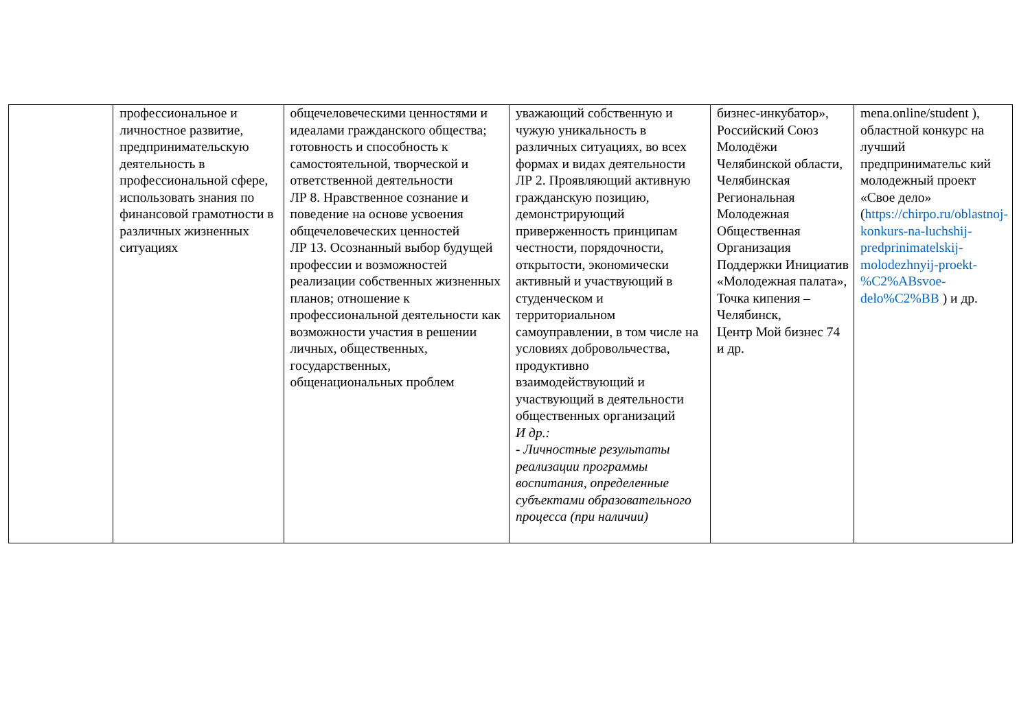| | профессиональное и личностное развитие, предпринимательскую деятельность в профессиональной сфере, использовать знания по финансовой грамотности в различных жизненных ситуациях | общечеловеческими ценностями и идеалами гражданского общества; готовность и способность к самостоятельной, творческой и ответственной деятельности ЛР 8. Нравственное сознание и поведение на основе усвоения общечеловеческих ценностей ЛР 13. Осознанный выбор будущей профессии и возможностей реализации собственных жизненных планов; отношение к профессиональной деятельности как возможности участия в решении личных, общественных, государственных, общенациональных проблем | уважающий собственную и чужую уникальность в различных ситуациях, во всех формах и видах деятельности ЛР 2. Проявляющий активную гражданскую позицию, демонстрирующий приверженность принципам честности, порядочности, открытости, экономически активный и участвующий в студенческом и территориальном самоуправлении, в том числе на условиях добровольчества, продуктивно взаимодействующий и участвующий в деятельности общественных организаций И др.: - Личностные результаты реализации программы воспитания, определенные субъектами образовательного процесса (при наличии) | бизнес-инкубатор», Российский Союз Молодёжи Челябинской области, Челябинская Региональная Молодежная Общественная Организация Поддержки Инициатив «Молодежная палата», Точка кипения – Челябинск, Центр Мой бизнес 74 и др. | mena.online/student ), областной конкурс на лучший предпринимательс кий молодежный проект «Свое дело» ( https://chirpo.ru/oblastnoj-konkurs-na-luchshij-predprinimatelskij-molodezhnyij-proekt-%C2%ABsvoe-delo%C2%BB ) и др. |